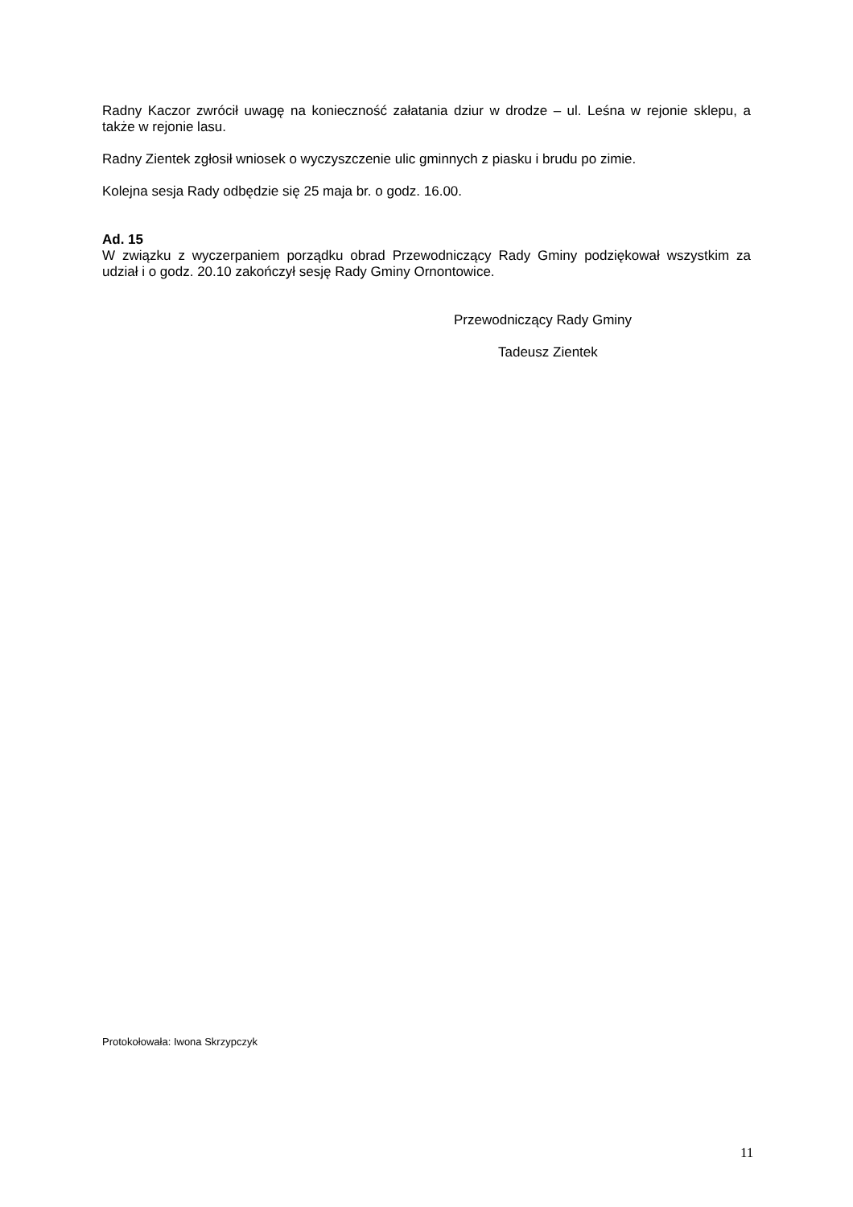Radny Kaczor zwrócił uwagę na konieczność załatania dziur w drodze – ul. Leśna w rejonie sklepu, a także w rejonie lasu.
Radny Zientek zgłosił wniosek o wyczyszczenie ulic gminnych z piasku i brudu po zimie.
Kolejna sesja Rady odbędzie się 25 maja br. o godz. 16.00.
Ad. 15
W związku z wyczerpaniem porządku obrad Przewodniczący Rady Gminy podziękował wszystkim za udział i o godz. 20.10 zakończył sesję Rady Gminy Ornontowice.
Przewodniczący Rady Gminy
Tadeusz Zientek
Protokołowała: Iwona Skrzypczyk
11